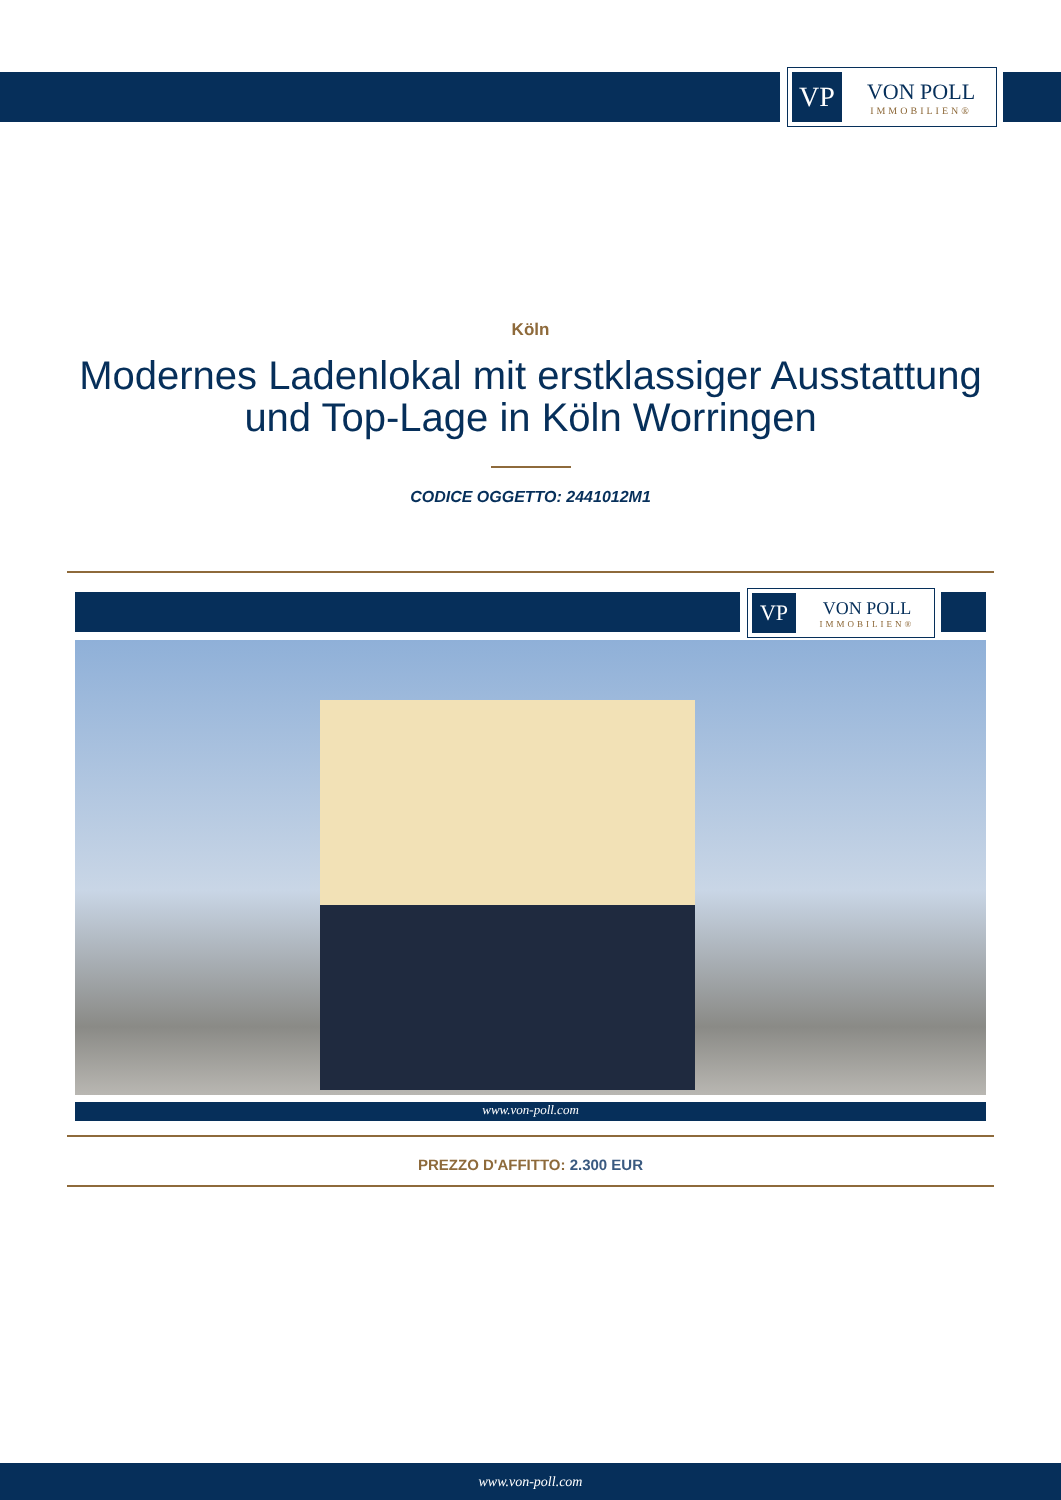VP
VON POLL
IMMOBILIEN®
Köln
Modernes Ladenlokal mit erstklassiger Ausstattung und Top-Lage in Köln Worringen
CODICE OGGETTO: 2441012M1
VP
VON POLL
IMMOBILIEN®
www.von-poll.com
PREZZO D'AFFITTO: 2.300 EUR
www.von-poll.com